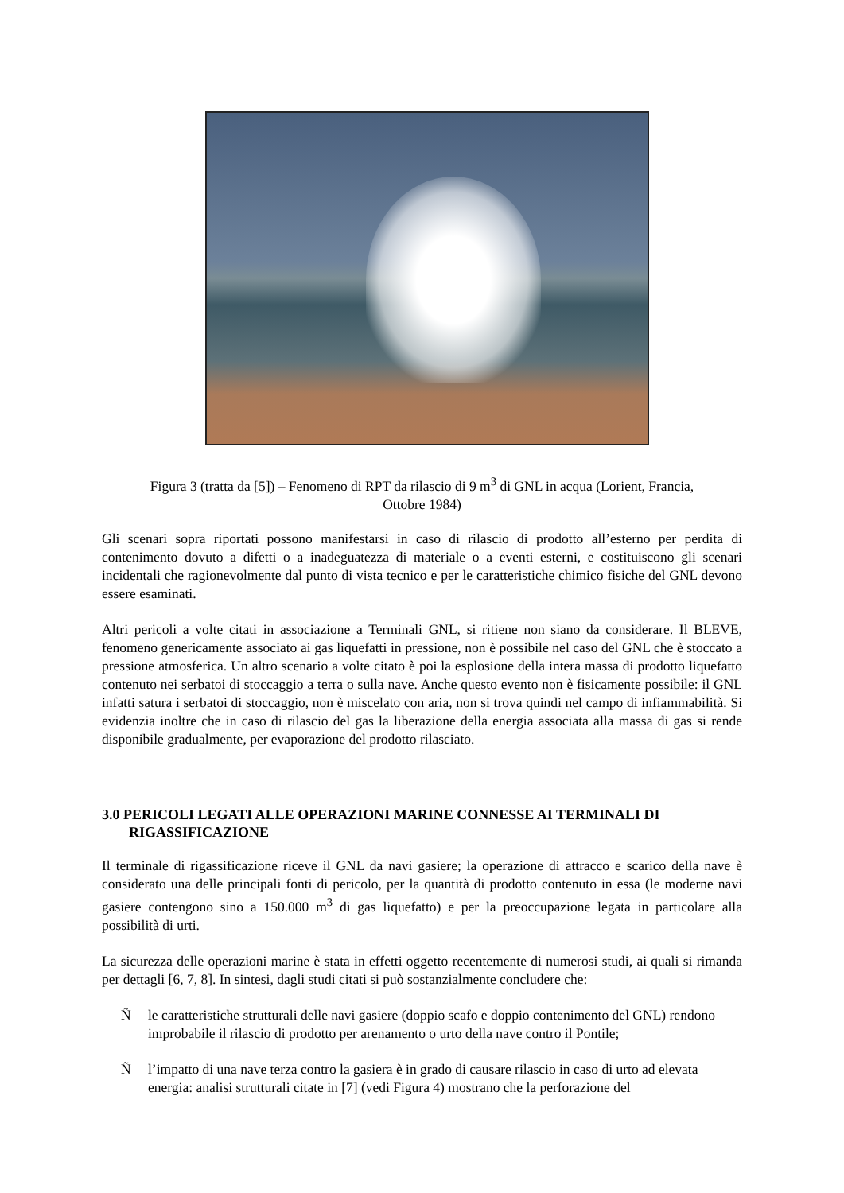Figura 3 (tratta da [5]) – Fenomeno di RPT da rilascio di 9 m<sup>3</sup> di GNL in acqua (Lorient, Francia,
Ottobre 1984)
Gli scenari sopra riportati possono manifestarsi in caso di rilascio di prodotto all’esterno per perdita di contenimento dovuto a difetti o a inadeguatezza di materiale o a eventi esterni, e costituiscono gli scenari incidentali che ragionevolmente dal punto di vista tecnico e per le caratteristiche chimico fisiche del GNL devono essere esaminati.
Altri pericoli a volte citati in associazione a Terminali GNL, si ritiene non siano da considerare. Il BLEVE, fenomeno genericamente associato ai gas liquefatti in pressione, non è possibile nel caso del GNL che è stoccato a pressione atmosferica. Un altro scenario a volte citato è poi la esplosione della intera massa di prodotto liquefatto contenuto nei serbatoi di stoccaggio a terra o sulla nave. Anche questo evento non è fisicamente possibile: il GNL infatti satura i serbatoi di stoccaggio, non è miscelato con aria, non si trova quindi nel campo di infiammabilità. Si evidenzia inoltre che in caso di rilascio del gas la liberazione della energia associata alla massa di gas si rende disponibile gradualmente, per evaporazione del prodotto rilasciato.
3.0 PERICOLI LEGATI ALLE OPERAZIONI MARINE CONNESSE AI TERMINALI DI RIGASSIFICAZIONE
Il terminale di rigassificazione riceve il GNL da navi gasiere; la operazione di attracco e scarico della nave è considerato una delle principali fonti di pericolo, per la quantità di prodotto contenuto in essa (le moderne navi gasiere contengono sino a 150.000 m<sup>3</sup> di gas liquefatto) e per la preoccupazione legata in particolare alla possibilità di urti.
La sicurezza delle operazioni marine è stata in effetti oggetto recentemente di numerosi studi, ai quali si rimanda per dettagli [6, 7, 8]. In sintesi, dagli studi citati si può sostanzialmente concludere che:
Ñle caratteristiche strutturali delle navi gasiere (doppio scafo e doppio contenimento del GNL) rendono improbabile il rilascio di prodotto per arenamento o urto della nave contro il Pontile;
Ñl’impatto di una nave terza contro la gasiera è in grado di causare rilascio in caso di urto ad elevata energia: analisi strutturali citate in [7] (vedi Figura 4) mostrano che la perforazione del